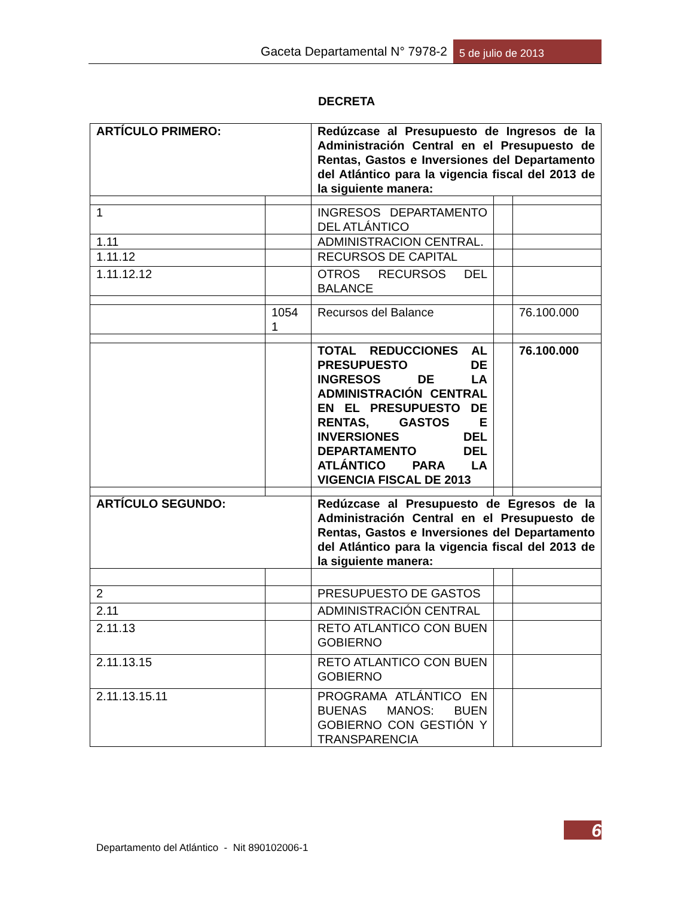Gaceta Departamental N° 7978-2 5 de julio de 2013
DECRETA
| ARTÍCULO PRIMERO: | | Redúzcase al Presupuesto de Ingresos de la Administración Central en el Presupuesto de Rentas, Gastos e Inversiones del Departamento del Atlántico para la vigencia fiscal del 2013 de la siguiente manera: | | |
| 1 | | INGRESOS DEPARTAMENTO DEL ATLÁNTICO | | |
| 1.11 | | ADMINISTRACION CENTRAL. | | |
| 1.11.12 | | RECURSOS DE CAPITAL | | |
| 1.11.12.12 | | OTROS RECURSOS DEL BALANCE | | |
| | 1054 1 | Recursos del Balance | | 76.100.000 |
| | | TOTAL REDUCCIONES AL PRESUPUESTO DE INGRESOS DE LA ADMINISTRACIÓN CENTRAL EN EL PRESUPUESTO DE RENTAS, GASTOS E INVERSIONES DEL DEPARTAMENTO DEL ATLÁNTICO PARA LA VIGENCIA FISCAL DE 2013 | | 76.100.000 |
| ARTÍCULO SEGUNDO: | | Redúzcase al Presupuesto de Egresos de la Administración Central en el Presupuesto de Rentas, Gastos e Inversiones del Departamento del Atlántico para la vigencia fiscal del 2013 de la siguiente manera: | | |
| 2 | | PRESUPUESTO DE GASTOS | | |
| 2.11 | | ADMINISTRACIÓN CENTRAL | | |
| 2.11.13 | | RETO ATLANTICO CON BUEN GOBIERNO | | |
| 2.11.13.15 | | RETO ATLANTICO CON BUEN GOBIERNO | | |
| 2.11.13.15.11 | | PROGRAMA ATLÁNTICO EN BUENAS MANOS: BUEN GOBIERNO CON GESTIÓN Y TRANSPARENCIA | | |
6
Departamento del Atlántico - Nit 890102006-1